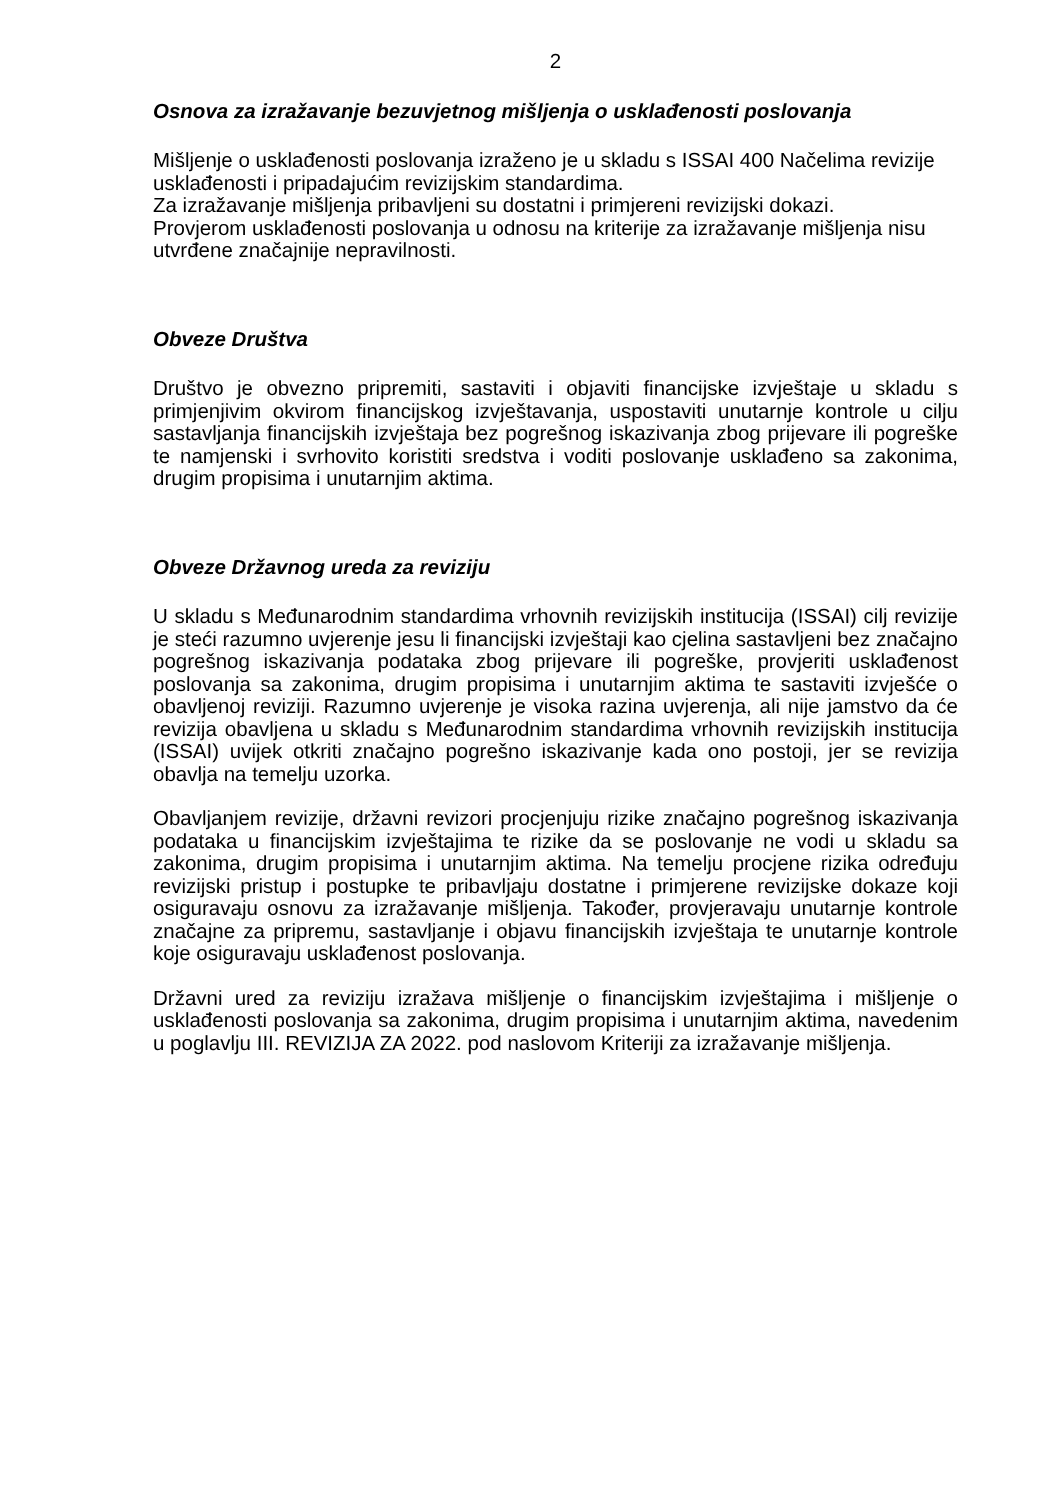2
Osnova za izražavanje bezuvjetnog mišljenja o usklađenosti poslovanja
Mišljenje o usklađenosti poslovanja izraženo je u skladu s ISSAI 400 Načelima revizije usklađenosti i pripadajućim revizijskim standardima.
Za izražavanje mišljenja pribavljeni su dostatni i primjereni revizijski dokazi.
Provjerom usklađenosti poslovanja u odnosu na kriterije za izražavanje mišljenja nisu utvrđene značajnije nepravilnosti.
Obveze Društva
Društvo je obvezno pripremiti, sastaviti i objaviti financijske izvještaje u skladu s primjenjivim okvirom financijskog izvještavanja, uspostaviti unutarnje kontrole u cilju sastavljanja financijskih izvještaja bez pogrešnog iskazivanja zbog prijevare ili pogreške te namjenski i svrhovito koristiti sredstva i voditi poslovanje usklađeno sa zakonima, drugim propisima i unutarnjim aktima.
Obveze Državnog ureda za reviziju
U skladu s Međunarodnim standardima vrhovnih revizijskih institucija (ISSAI) cilj revizije je steći razumno uvjerenje jesu li financijski izvještaji kao cjelina sastavljeni bez značajno pogrešnog iskazivanja podataka zbog prijevare ili pogreške, provjeriti usklađenost poslovanja sa zakonima, drugim propisima i unutarnjim aktima te sastaviti izvješće o obavljenoj reviziji. Razumno uvjerenje je visoka razina uvjerenja, ali nije jamstvo da će revizija obavljena u skladu s Međunarodnim standardima vrhovnih revizijskih institucija (ISSAI) uvijek otkriti značajno pogrešno iskazivanje kada ono postoji, jer se revizija obavlja na temelju uzorka.
Obavljanjem revizije, državni revizori procjenjuju rizike značajno pogrešnog iskazivanja podataka u financijskim izvještajima te rizike da se poslovanje ne vodi u skladu sa zakonima, drugim propisima i unutarnjim aktima. Na temelju procjene rizika određuju revizijski pristup i postupke te pribavljaju dostatne i primjerene revizijske dokaze koji osiguravaju osnovu za izražavanje mišljenja. Također, provjeravaju unutarnje kontrole značajne za pripremu, sastavljanje i objavu financijskih izvještaja te unutarnje kontrole koje osiguravaju usklađenost poslovanja.
Državni ured za reviziju izražava mišljenje o financijskim izvještajima i mišljenje o usklađenosti poslovanja sa zakonima, drugim propisima i unutarnjim aktima, navedenim u poglavlju III. REVIZIJA ZA 2022. pod naslovom Kriteriji za izražavanje mišljenja.